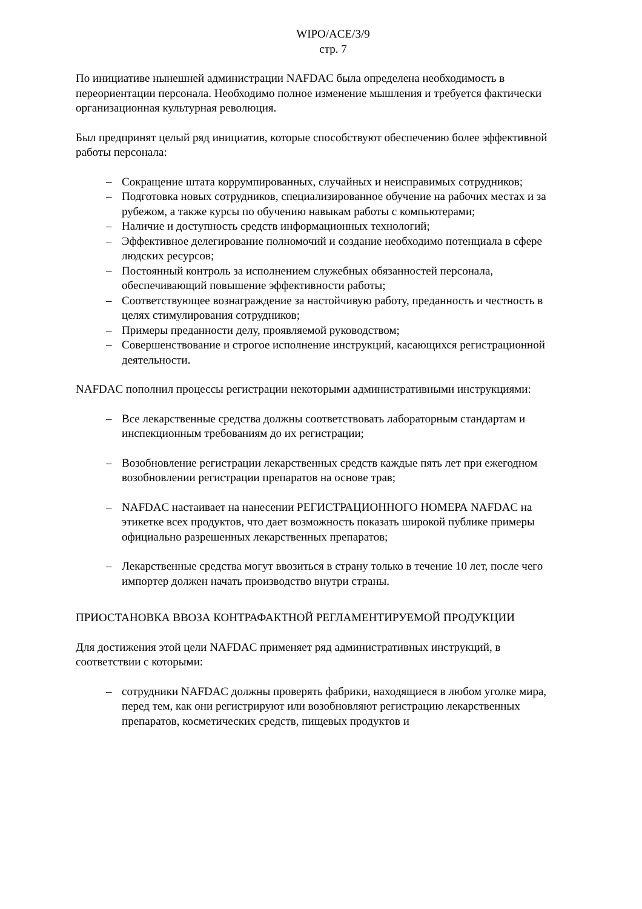WIPO/ACE/3/9
стр. 7
По инициативе нынешней администрации NAFDAC была определена необходимость в переориентации персонала. Необходимо полное изменение мышления и требуется фактически организационная культурная революция.
Был предпринят целый ряд инициатив, которые способствуют обеспечению более эффективной работы персонала:
– Сокращение штата коррумпированных, случайных и неисправимых сотрудников;
– Подготовка новых сотрудников, специализированное обучение на рабочих местах и за рубежом, а также курсы по обучению навыкам работы с компьютерами;
– Наличие и доступность средств информационных технологий;
– Эффективное делегирование полномочий и создание необходимо потенциала в сфере людских ресурсов;
– Постоянный контроль за исполнением служебных обязанностей персонала, обеспечивающий повышение эффективности работы;
– Соответствующее вознаграждение за настойчивую работу, преданность и честность в целях стимулирования сотрудников;
– Примеры преданности делу, проявляемой руководством;
– Совершенствование и строгое исполнение инструкций, касающихся регистрационной деятельности.
NAFDAC пополнил процессы регистрации некоторыми административными инструкциями:
– Все лекарственные средства должны соответствовать лабораторным стандартам и инспекционным требованиям до их регистрации;
– Возобновление регистрации лекарственных средств каждые пять лет при ежегодном возобновлении регистрации препаратов на основе трав;
– NAFDAC настаивает на нанесении РЕГИСТРАЦИОННОГО НОМЕРА NAFDAC на этикетке всех продуктов, что дает возможность показать широкой публике примеры официально разрешенных лекарственных препаратов;
– Лекарственные средства могут ввозиться в страну только в течение 10 лет, после чего импортер должен начать производство внутри страны.
ПРИОСТАНОВКА ВВОЗА КОНТРАФАКТНОЙ РЕГЛАМЕНТИРУЕМОЙ ПРОДУКЦИИ
Для достижения этой цели NAFDAC применяет ряд административных инструкций, в соответствии с которыми:
– сотрудники NAFDAC должны проверять фабрики, находящиеся в любом уголке мира, перед тем, как они регистрируют или возобновляют регистрацию лекарственных препаратов, косметических средств, пищевых продуктов и